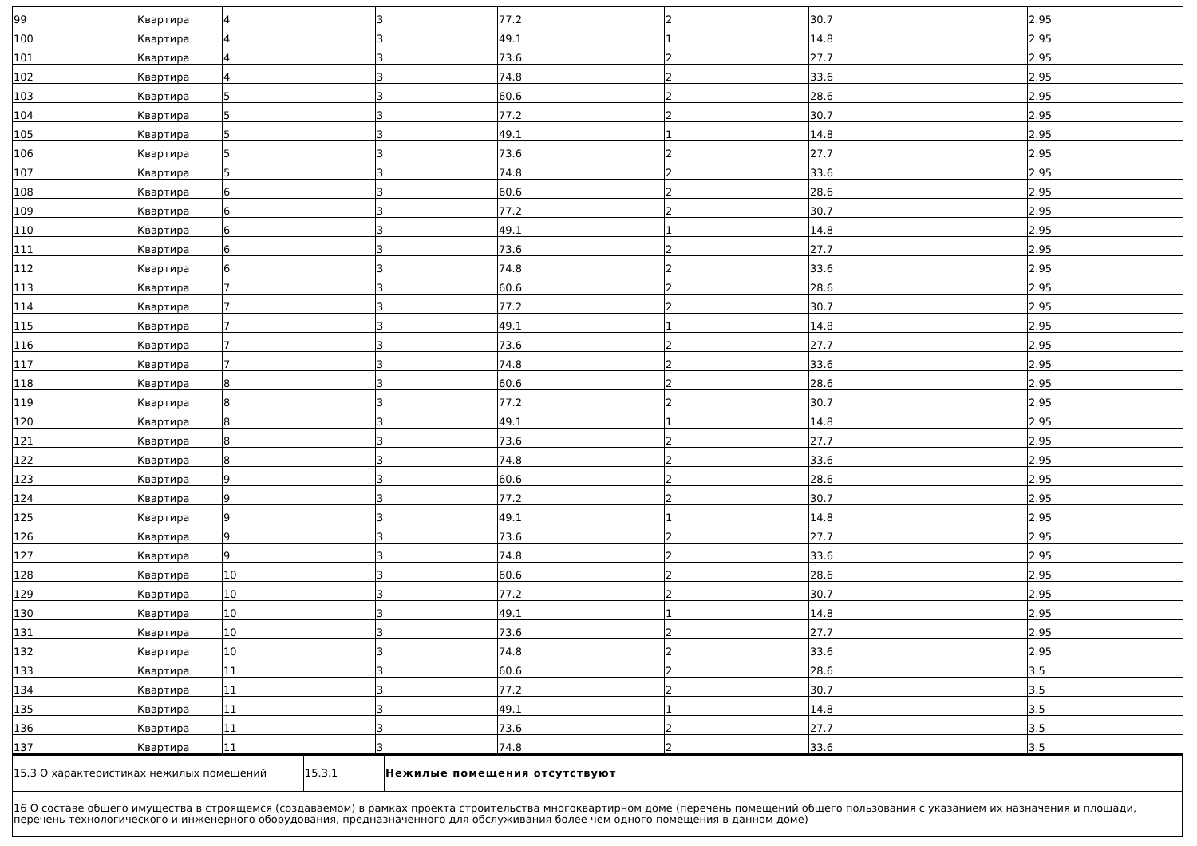| 99 | Квартира | 4 | 3 | 77.2 | 2 | 30.7 | 2.95 |
| 100 | Квартира | 4 | 3 | 49.1 | 1 | 14.8 | 2.95 |
| 101 | Квартира | 4 | 3 | 73.6 | 2 | 27.7 | 2.95 |
| 102 | Квартира | 4 | 3 | 74.8 | 2 | 33.6 | 2.95 |
| 103 | Квартира | 5 | 3 | 60.6 | 2 | 28.6 | 2.95 |
| 104 | Квартира | 5 | 3 | 77.2 | 2 | 30.7 | 2.95 |
| 105 | Квартира | 5 | 3 | 49.1 | 1 | 14.8 | 2.95 |
| 106 | Квартира | 5 | 3 | 73.6 | 2 | 27.7 | 2.95 |
| 107 | Квартира | 5 | 3 | 74.8 | 2 | 33.6 | 2.95 |
| 108 | Квартира | 6 | 3 | 60.6 | 2 | 28.6 | 2.95 |
| 109 | Квартира | 6 | 3 | 77.2 | 2 | 30.7 | 2.95 |
| 110 | Квартира | 6 | 3 | 49.1 | 1 | 14.8 | 2.95 |
| 111 | Квартира | 6 | 3 | 73.6 | 2 | 27.7 | 2.95 |
| 112 | Квартира | 6 | 3 | 74.8 | 2 | 33.6 | 2.95 |
| 113 | Квартира | 7 | 3 | 60.6 | 2 | 28.6 | 2.95 |
| 114 | Квартира | 7 | 3 | 77.2 | 2 | 30.7 | 2.95 |
| 115 | Квартира | 7 | 3 | 49.1 | 1 | 14.8 | 2.95 |
| 116 | Квартира | 7 | 3 | 73.6 | 2 | 27.7 | 2.95 |
| 117 | Квартира | 7 | 3 | 74.8 | 2 | 33.6 | 2.95 |
| 118 | Квартира | 8 | 3 | 60.6 | 2 | 28.6 | 2.95 |
| 119 | Квартира | 8 | 3 | 77.2 | 2 | 30.7 | 2.95 |
| 120 | Квартира | 8 | 3 | 49.1 | 1 | 14.8 | 2.95 |
| 121 | Квартира | 8 | 3 | 73.6 | 2 | 27.7 | 2.95 |
| 122 | Квартира | 8 | 3 | 74.8 | 2 | 33.6 | 2.95 |
| 123 | Квартира | 9 | 3 | 60.6 | 2 | 28.6 | 2.95 |
| 124 | Квартира | 9 | 3 | 77.2 | 2 | 30.7 | 2.95 |
| 125 | Квартира | 9 | 3 | 49.1 | 1 | 14.8 | 2.95 |
| 126 | Квартира | 9 | 3 | 73.6 | 2 | 27.7 | 2.95 |
| 127 | Квартира | 9 | 3 | 74.8 | 2 | 33.6 | 2.95 |
| 128 | Квартира | 10 | 3 | 60.6 | 2 | 28.6 | 2.95 |
| 129 | Квартира | 10 | 3 | 77.2 | 2 | 30.7 | 2.95 |
| 130 | Квартира | 10 | 3 | 49.1 | 1 | 14.8 | 2.95 |
| 131 | Квартира | 10 | 3 | 73.6 | 2 | 27.7 | 2.95 |
| 132 | Квартира | 10 | 3 | 74.8 | 2 | 33.6 | 2.95 |
| 133 | Квартира | 11 | 3 | 60.6 | 2 | 28.6 | 3.5 |
| 134 | Квартира | 11 | 3 | 77.2 | 2 | 30.7 | 3.5 |
| 135 | Квартира | 11 | 3 | 49.1 | 1 | 14.8 | 3.5 |
| 136 | Квартира | 11 | 3 | 73.6 | 2 | 27.7 | 3.5 |
| 137 | Квартира | 11 | 3 | 74.8 | 2 | 33.6 | 3.5 |
| 15.3 О характеристиках нежилых помещений | 15.3.1 | Нежилые помещения отсутствуют |
| 16 О составе общего имущества в строящемся (создаваемом) в рамках проекта строительства многоквартирном доме (перечень помещений общего пользования с указанием их назначения и площади, перечень технологического и инженерного оборудования, предназначенного для обслуживания более чем одного помещения в данном доме) | | |